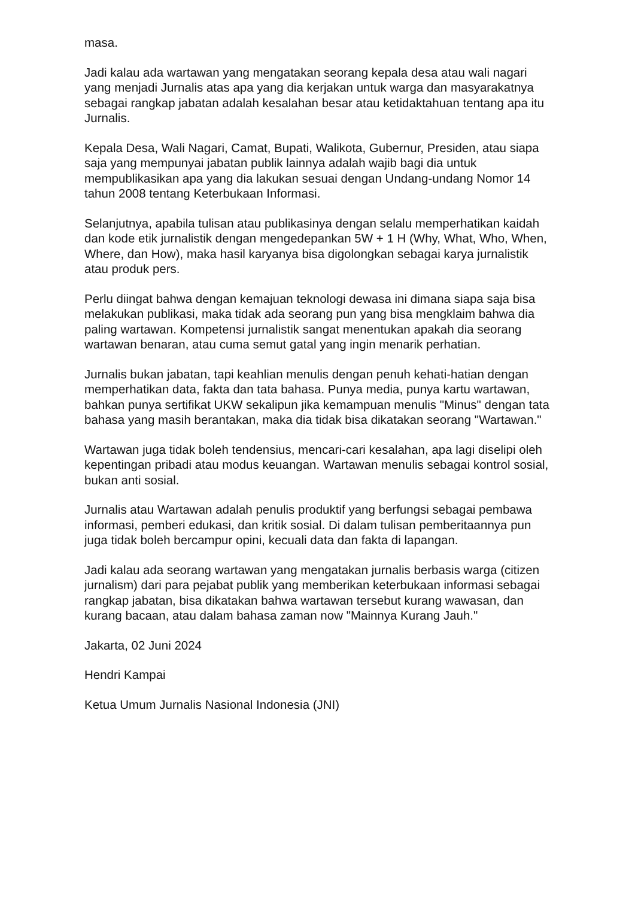masa.
Jadi kalau ada wartawan yang mengatakan seorang kepala desa atau wali nagari yang menjadi Jurnalis atas apa yang dia kerjakan untuk warga dan masyarakatnya sebagai rangkap jabatan adalah kesalahan besar atau ketidaktahuan tentang apa itu Jurnalis.
Kepala Desa, Wali Nagari, Camat, Bupati, Walikota, Gubernur, Presiden, atau siapa saja yang mempunyai jabatan publik lainnya adalah wajib bagi dia untuk mempublikasikan apa yang dia lakukan sesuai dengan Undang-undang Nomor 14 tahun 2008 tentang Keterbukaan Informasi.
Selanjutnya, apabila tulisan atau publikasinya dengan selalu memperhatikan kaidah dan kode etik jurnalistik dengan mengedepankan 5W + 1 H (Why, What, Who, When, Where, dan How), maka hasil karyanya bisa digolongkan sebagai karya jurnalistik atau produk pers.
Perlu diingat bahwa dengan kemajuan teknologi dewasa ini dimana siapa saja bisa melakukan publikasi, maka tidak ada seorang pun yang bisa mengklaim bahwa dia paling wartawan. Kompetensi jurnalistik sangat menentukan apakah dia seorang wartawan benaran, atau cuma semut gatal yang ingin menarik perhatian.
Jurnalis bukan jabatan, tapi keahlian menulis dengan penuh kehati-hatian dengan memperhatikan data, fakta dan tata bahasa. Punya media, punya kartu wartawan, bahkan punya sertifikat UKW sekalipun jika kemampuan menulis "Minus" dengan tata bahasa yang masih berantakan, maka dia tidak bisa dikatakan seorang "Wartawan."
Wartawan juga tidak boleh tendensius, mencari-cari kesalahan, apa lagi diselipi oleh kepentingan pribadi atau modus keuangan. Wartawan menulis sebagai kontrol sosial, bukan anti sosial.
Jurnalis atau Wartawan adalah penulis produktif yang berfungsi sebagai pembawa informasi, pemberi edukasi, dan kritik sosial. Di dalam tulisan pemberitaannya pun juga tidak boleh bercampur opini, kecuali data dan fakta di lapangan.
Jadi kalau ada seorang wartawan yang mengatakan jurnalis berbasis warga (citizen jurnalism) dari para pejabat publik yang memberikan keterbukaan informasi sebagai rangkap jabatan, bisa dikatakan bahwa wartawan tersebut kurang wawasan, dan kurang bacaan, atau dalam bahasa zaman now "Mainnya Kurang Jauh."
Jakarta, 02 Juni 2024
Hendri Kampai
Ketua Umum Jurnalis Nasional Indonesia (JNI)